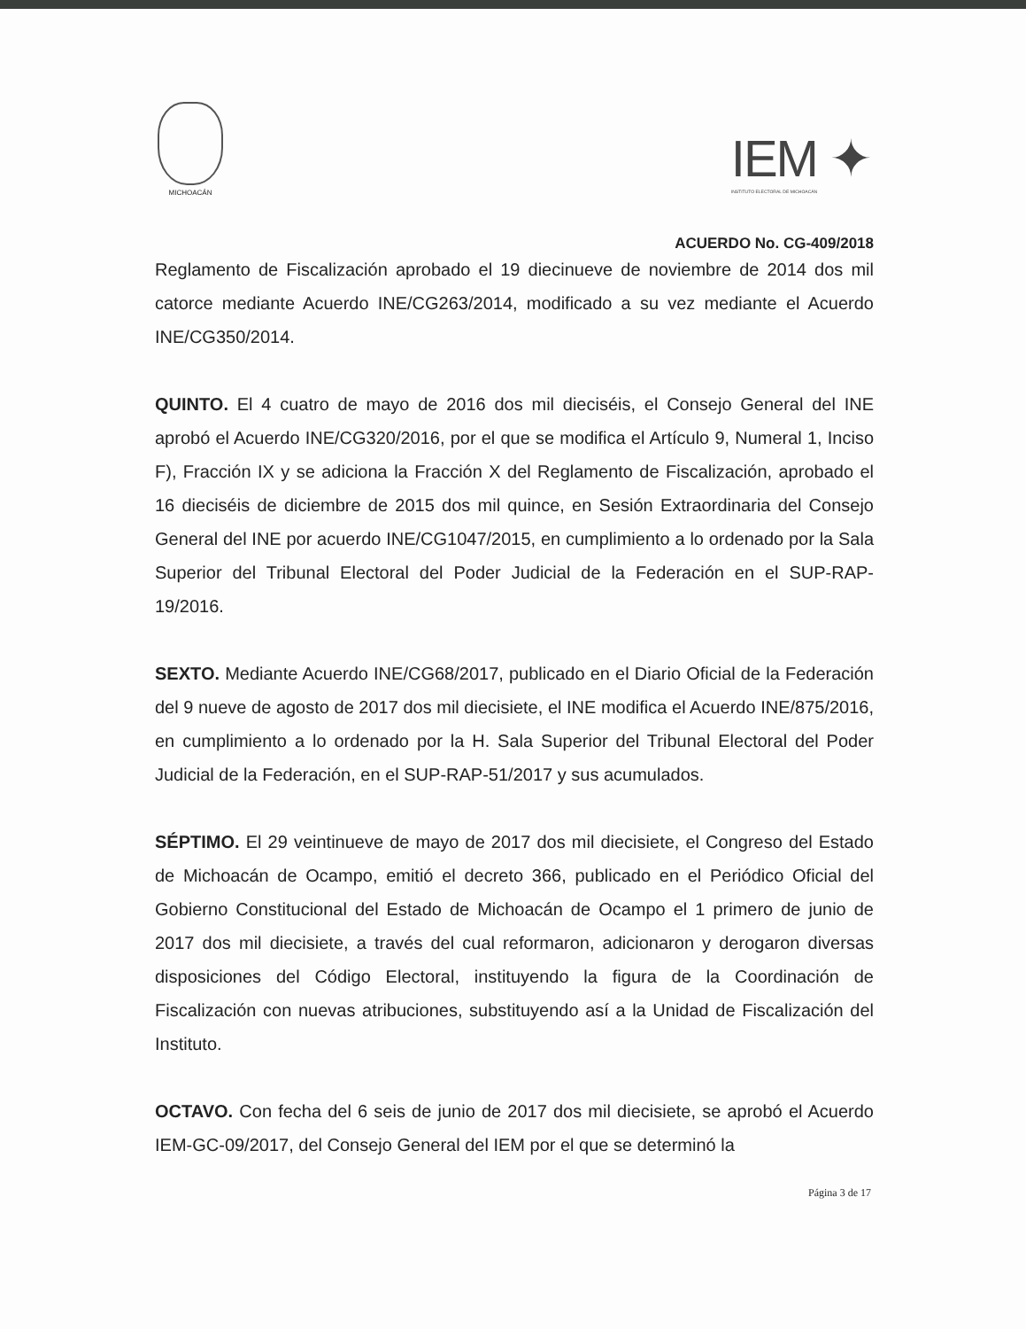MICHOACÁN
IEM ✦
INSTITUTO ELECTORAL DE MICHOACÁN
ACUERDO No. CG-409/2018
Reglamento de Fiscalización aprobado el 19 diecinueve de noviembre de 2014 dos mil catorce mediante Acuerdo INE/CG263/2014, modificado a su vez mediante el Acuerdo INE/CG350/2014.
QUINTO. El 4 cuatro de mayo de 2016 dos mil dieciséis, el Consejo General del INE aprobó el Acuerdo INE/CG320/2016, por el que se modifica el Artículo 9, Numeral 1, Inciso F), Fracción IX y se adiciona la Fracción X del Reglamento de Fiscalización, aprobado el 16 dieciséis de diciembre de 2015 dos mil quince, en Sesión Extraordinaria del Consejo General del INE por acuerdo INE/CG1047/2015, en cumplimiento a lo ordenado por la Sala Superior del Tribunal Electoral del Poder Judicial de la Federación en el SUP-RAP-19/2016.
SEXTO. Mediante Acuerdo INE/CG68/2017, publicado en el Diario Oficial de la Federación del 9 nueve de agosto de 2017 dos mil diecisiete, el INE modifica el Acuerdo INE/875/2016, en cumplimiento a lo ordenado por la H. Sala Superior del Tribunal Electoral del Poder Judicial de la Federación, en el SUP-RAP-51/2017 y sus acumulados.
SÉPTIMO. El 29 veintinueve de mayo de 2017 dos mil diecisiete, el Congreso del Estado de Michoacán de Ocampo, emitió el decreto 366, publicado en el Periódico Oficial del Gobierno Constitucional del Estado de Michoacán de Ocampo el 1 primero de junio de 2017 dos mil diecisiete, a través del cual reformaron, adicionaron y derogaron diversas disposiciones del Código Electoral, instituyendo la figura de la Coordinación de Fiscalización con nuevas atribuciones, substituyendo así a la Unidad de Fiscalización del Instituto.
OCTAVO. Con fecha del 6 seis de junio de 2017 dos mil diecisiete, se aprobó el Acuerdo IEM-GC-09/2017, del Consejo General del IEM por el que se determinó la
Página 3 de 17